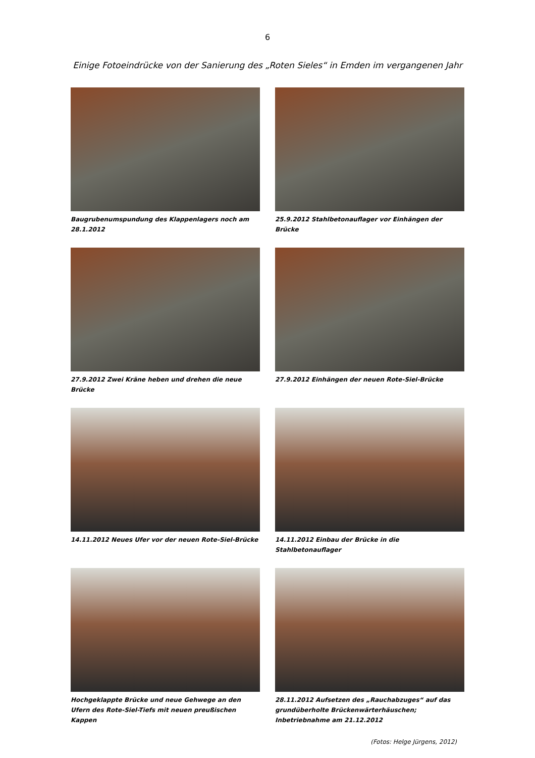6
Einige Fotoeindrücke von der Sanierung des „Roten Sieles“ in Emden im vergangenen Jahr
Baugrubenumspundung des Klappenlagers noch am 28.1.2012
25.9.2012 Stahlbetonauflager vor Einhängen der Brücke
27.9.2012 Zwei Kräne heben und drehen die neue Brücke
27.9.2012 Einhängen der neuen Rote-Siel-Brücke
14.11.2012 Neues Ufer vor der neuen Rote-Siel-Brücke
14.11.2012 Einbau der Brücke in die Stahlbetonauflager
Hochgeklappte Brücke und neue Gehwege an den Ufern des Rote-Siel-Tiefs mit neuen preußischen Kappen
28.11.2012 Aufsetzen des „Rauchabzuges“ auf das grundüberholte Brückenwärterhäuschen; Inbetriebnahme am 21.12.2012
(Fotos: Helge Jürgens, 2012)